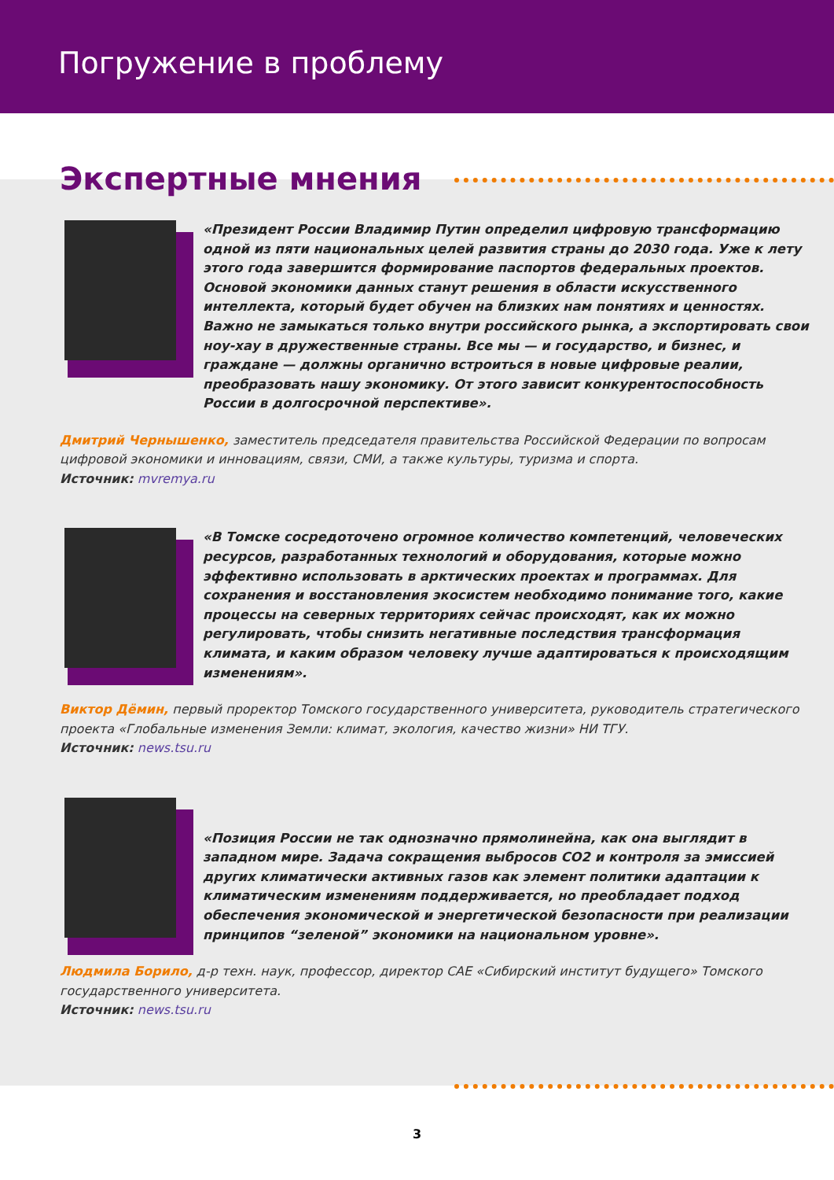Погружение в проблему
Экспертные мнения
«Президент России Владимир Путин определил цифровую трансформацию одной из пяти национальных целей развития страны до 2030 года. Уже к лету этого года завершится формирование паспортов федеральных проектов. Основой экономики данных станут решения в области искусственного интеллекта, который будет обучен на близких нам понятиях и ценностях. Важно не замыкаться только внутри российского рынка, а экспортировать свои ноу-хау в дружественные страны. Все мы — и государство, и бизнес, и граждане — должны органично встроиться в новые цифровые реалии, преобразовать нашу экономику. От этого зависит конкурентоспособность России в долгосрочной перспективе».
Дмитрий Чернышенко, заместитель председателя правительства Российской Федерации по вопросам цифровой экономики и инновациям, связи, СМИ, а также культуры, туризма и спорта.
Источник: mvremya.ru
«В Томске сосредоточено огромное количество компетенций, человеческих ресурсов, разработанных технологий и оборудования, которые можно эффективно использовать в арктических проектах и программах. Для сохранения и восстановления экосистем необходимо понимание того, какие процессы на северных территориях сейчас происходят, как их можно регулировать, чтобы снизить негативные последствия трансформация климата, и каким образом человеку лучше адаптироваться к происходящим изменениям».
Виктор Дёмин, первый проректор Томского государственного университета, руководитель стратегического проекта «Глобальные изменения Земли: климат, экология, качество жизни» НИ ТГУ.
Источник: news.tsu.ru
«Позиция России не так однозначно прямолинейна, как она выглядит в западном мире. Задача сокращения выбросов CO2 и контроля за эмиссией других климатически активных газов как элемент политики адаптации к климатическим изменениям поддерживается, но преобладает подход обеспечения экономической и энергетической безопасности при реализации принципов “зеленой” экономики на национальном уровне».
Людмила Борило, д-р техн. наук, профессор, директор САЕ «Сибирский институт будущего» Томского государственного университета.
Источник: news.tsu.ru
3